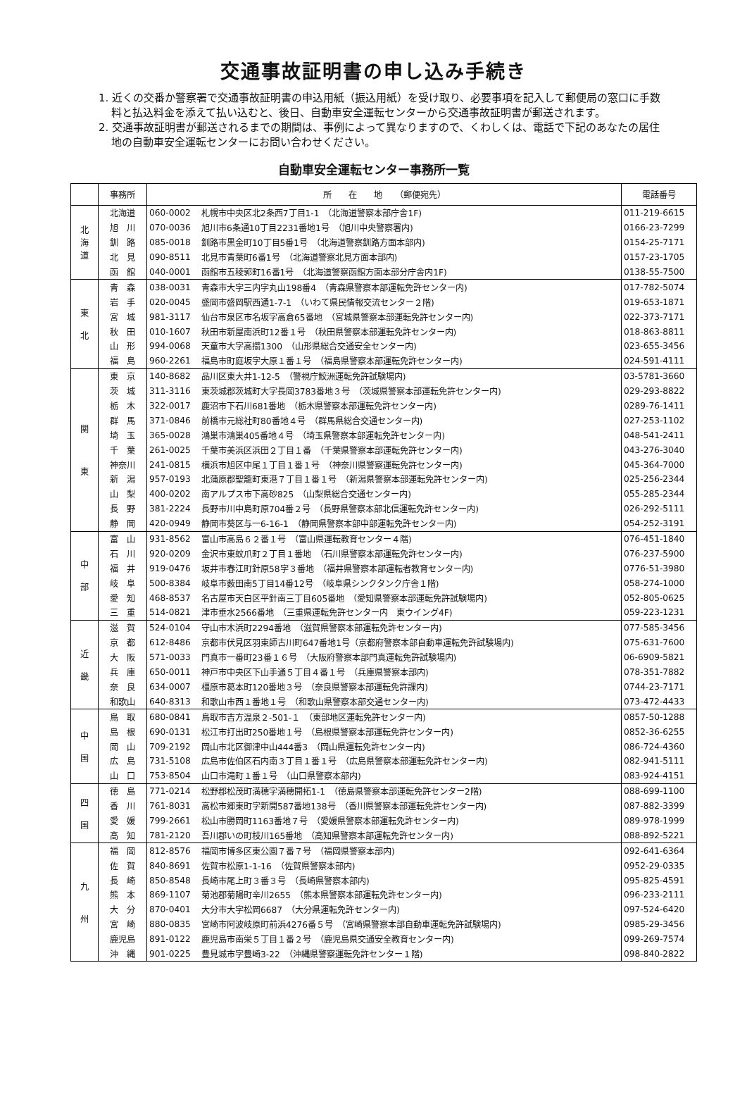交通事故証明書の申し込み手続き
1. 近くの交番か警察署で交通事故証明書の申込用紙（振込用紙）を受け取り、必要事項を記入して郵便局の窓口に手数料と払込料金を添えて払い込むと、後日、自動車安全運転センターから交通事故証明書が郵送されます。
2. 交通事故証明書が郵送されるまでの期間は、事例によって異なりますので、くわしくは、電話で下記のあなたの居住地の自動車安全運転センターにお問い合わせください。
自動車安全運転センター事務所一覧
| | 事務所 | 所 在 地 （郵便宛先） | | 電話番号 |
| --- | --- | --- | --- | --- |
| 北 海 道 | 北海道 | 060-0002 | 札幌市中央区北2条西7丁目1-1 （北海道警察本部庁舎1F) | 011-219-6615 |
| | 旭 川 | 070-0036 | 旭川市6条通10丁目2231番地1号 （旭川中央警察署内) | 0166-23-7299 |
| | 釧 路 | 085-0018 | 釧路市黒金町10丁目5番1号 （北海道警察釧路方面本部内) | 0154-25-7171 |
| | 北 見 | 090-8511 | 北見市青葉町6番1号 （北海道警察北見方面本部内) | 0157-23-1705 |
| | 函 館 | 040-0001 | 函館市五稜郭町16番1号 （北海道警察函館方面本部分庁舎内1F) | 0138-55-7500 |
| 東 北 | 青 森 | 038-0031 | 青森市大字三内字丸山198番4 （青森県警察本部運転免許センター内) | 017-782-5074 |
| | 岩 手 | 020-0045 | 盛岡市盛岡駅西通1-7-1 （いわて県民情報交流センター２階) | 019-653-1871 |
| | 宮 城 | 981-3117 | 仙台市泉区市名坂字高倉65番地 （宮城県警察本部運転免許センター内) | 022-373-7171 |
| | 秋 田 | 010-1607 | 秋田市新屋南浜町12番１号 （秋田県警察本部運転免許センター内) | 018-863-8811 |
| | 山 形 | 994-0068 | 天童市大字高擶1300 （山形県総合交通安全センター内) | 023-655-3456 |
| | 福 島 | 960-2261 | 福島市町庭坂字大原１番１号 （福島県警察本部運転免許センター内) | 024-591-4111 |
| 関 東 | 東 京 | 140-8682 | 品川区東大井1-12-5 （警視庁鮫洲運転免許試験場内) | 03-5781-3660 |
| | 茨 城 | 311-3116 | 東茨城郡茨城町大字長岡3783番地３号 （茨城県警察本部運転免許センター内) | 029-293-8822 |
| | 栃 木 | 322-0017 | 鹿沼市下石川681番地 （栃木県警察本部運転免許センター内) | 0289-76-1411 |
| | 群 馬 | 371-0846 | 前橋市元総社町80番地４号 （群馬県総合交通センター内) | 027-253-1102 |
| | 埼 玉 | 365-0028 | 鴻巣市鴻巣405番地４号 （埼玉県警察本部運転免許センター内) | 048-541-2411 |
| | 千 葉 | 261-0025 | 千葉市美浜区浜田２丁目１番 （千葉県警察本部運転免許センター内) | 043-276-3040 |
| | 神奈川 | 241-0815 | 横浜市旭区中尾１丁目１番１号 （神奈川県警察運転免許センター内) | 045-364-7000 |
| | 新 潟 | 957-0193 | 北蒲原郡聖籠町東港７丁目１番１号 （新潟県警察本部運転免許センター内) | 025-256-2344 |
| | 山 梨 | 400-0202 | 南アルプス市下高砂825 （山梨県総合交通センター内) | 055-285-2344 |
| | 長 野 | 381-2224 | 長野市川中島町原704番２号 （長野県警察本部北信運転免許センター内) | 026-292-5111 |
| | 静 岡 | 420-0949 | 静岡市葵区与一6-16-1 （静岡県警察本部中部運転免許センター内) | 054-252-3191 |
| 中 部 | 富 山 | 931-8562 | 富山市高島６２番１号 （富山県運転教育センター４階) | 076-451-1840 |
| | 石 川 | 920-0209 | 金沢市東蚊爪町２丁目１番地 （石川県警察本部運転免許センター内) | 076-237-5900 |
| | 福 井 | 919-0476 | 坂井市春江町針原58字３番地 （福井県警察本部運転者教育センター内) | 0776-51-3980 |
| | 岐 阜 | 500-8384 | 岐阜市薮田南5丁目14番12号 （岐阜県シンクタンク庁舎１階) | 058-274-1000 |
| | 愛 知 | 468-8537 | 名古屋市天白区平針南三丁目605番地 （愛知県警察本部運転免許試験場内) | 052-805-0625 |
| | 三 重 | 514-0821 | 津市垂水2566番地 （三重県運転免許センター内 東ウイング4F) | 059-223-1231 |
| 近 畿 | 滋 賀 | 524-0104 | 守山市木浜町2294番地 （滋賀県警察本部運転免許センター内) | 077-585-3456 |
| | 京 都 | 612-8486 | 京都市伏見区羽束師古川町647番地1号（京都府警察本部自動車運転免許試験場内) | 075-631-7600 |
| | 大 阪 | 571-0033 | 門真市一番町23番１６号 （大阪府警察本部門真運転免許試験場内) | 06-6909-5821 |
| | 兵 庫 | 650-0011 | 神戸市中央区下山手通５丁目４番１号 （兵庫県警察本部内) | 078-351-7882 |
| | 奈 良 | 634-0007 | 橿原市葛本町120番地３号 （奈良県警察本部運転免許課内) | 0744-23-7171 |
| | 和歌山 | 640-8313 | 和歌山市西１番地１号 （和歌山県警察本部交通センター内) | 073-472-4433 |
| 中 国 | 鳥 取 | 680-0841 | 鳥取市吉方温泉２-501-１ （東部地区運転免許センター内) | 0857-50-1288 |
| | 島 根 | 690-0131 | 松江市打出町250番地１号 （島根県警察本部運転免許センター内) | 0852-36-6255 |
| | 岡 山 | 709-2192 | 岡山市北区御津中山444番3 （岡山県運転免許センター内) | 086-724-4360 |
| | 広 島 | 731-5108 | 広島市佐伯区石内南３丁目１番１号 （広島県警察本部運転免許センター内) | 082-941-5111 |
| | 山 口 | 753-8504 | 山口市滝町１番１号 （山口県警察本部内) | 083-924-4151 |
| 四 国 | 徳 島 | 771-0214 | 松野郡松茂町満穂字満穂開拓1-1 （徳島県警察本部運転免許センター2階) | 088-699-1100 |
| | 香 川 | 761-8031 | 高松市郷東町字新開587番地138号 （香川県警察本部運転免許センター内) | 087-882-3399 |
| | 愛 媛 | 799-2661 | 松山市勝岡町1163番地７号 （愛媛県警察本部運転免許センター内) | 089-978-1999 |
| | 高 知 | 781-2120 | 吾川郡いの町枝川165番地 （高知県警察本部運転免許センター内) | 088-892-5221 |
| 九 州 | 福 岡 | 812-8576 | 福岡市博多区東公園７番７号 （福岡県警察本部内) | 092-641-6364 |
| | 佐 賀 | 840-8691 | 佐賀市松原1-1-16 （佐賀県警察本部内) | 0952-29-0335 |
| | 長 崎 | 850-8548 | 長崎市尾上町３番３号 （長崎県警察本部内) | 095-825-4591 |
| | 熊 本 | 869-1107 | 菊池郡菊陽町辛川2655 （熊本県警察本部運転免許センター内) | 096-233-2111 |
| | 大 分 | 870-0401 | 大分市大字松岡6687 （大分県運転免許センター内) | 097-524-6420 |
| | 宮 崎 | 880-0835 | 宮崎市阿波岐原町前浜4276番５号 （宮崎県警察本部自動車運転免許試験場内) | 0985-29-3456 |
| | 鹿児島 | 891-0122 | 鹿児島市南栄５丁目１番２号 （鹿児島県交通安全教育センター内) | 099-269-7574 |
| | 沖 縄 | 901-0225 | 豊見城市字豊崎3-22 （沖縄県警察運転免許センター１階) | 098-840-2822 |